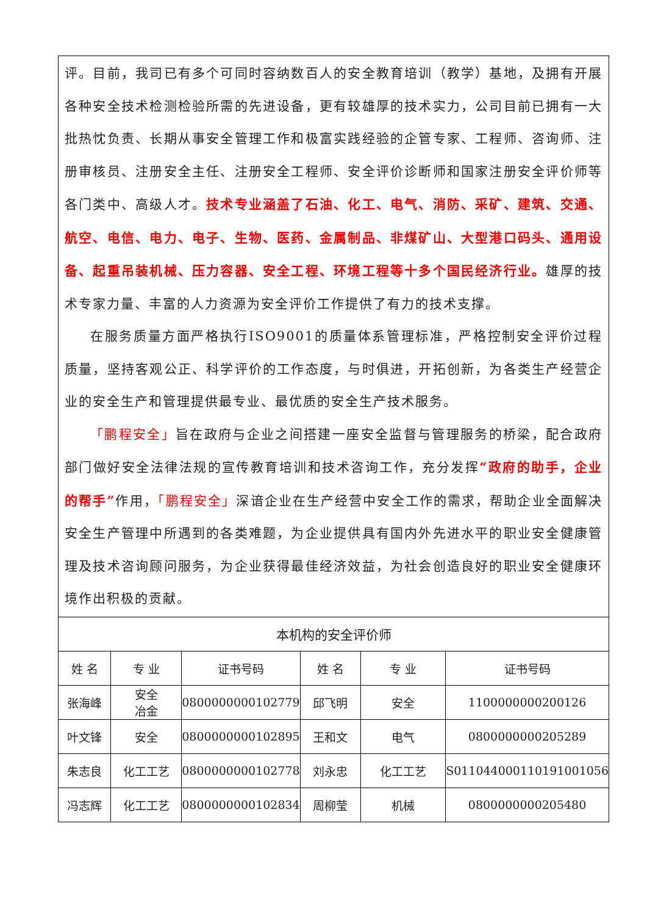| 评。目前，我司已有多个可同时容纳数百人的安全教育培训（教学）基地，及拥有开展各种安全技术检测检验所需的先进设备，更有较雄厚的技术实力，公司目前已拥有一大批热忱负责、长期从事安全管理工作和极富实践经验的企管专家、工程师、咨询师、注册审核员、注册安全主任、注册安全工程师、安全评价诊断师和国家注册安全评价师等各门类中、高级人才。 技术专业涵盖了石油、化工、电气、消防、采矿、建筑、交通、航空、电信、电力、电子、生物、医药、金属制品、非煤矿山、大型港口码头、通用设备、起重吊装机械、压力容器、安全工程、环境工程等十多个国民经济行业。 雄厚的技术专家力量、丰富的人力资源为安全评价工作提供了有力的技术支撑。 在服务质量方面严格执行ISO9001的质量体系管理标准，严格控制安全评价过程质量，坚持客观公正、科学评价的工作态度，与时俱进，开拓创新，为各类生产经营企业的安全生产和管理提供最专业、最优质的安全生产技术服务。 「鹏程安全」 旨在政府与企业之间搭建一座安全监督与管理服务的桥梁，配合政府部门做好安全法律法规的宣传教育培训和技术咨询工作，充分发挥 “政府的助手，企业的帮手” 作用， 「鹏程安全」 深谙企业在生产经营中安全工作的需求，帮助企业全面解决安全生产管理中所遇到的各类难题，为企业提供具有国内外先进水平的职业安全健康管理及技术咨询顾问服务，为企业获得最佳经济效益，为社会创造良好的职业安全健康环境作出积极的贡献。 | | | | | |
| 本机构的安全评价师 | | | | | |
| 姓 名 | 专 业 | 证书号码 | 姓 名 | 专 业 | 证书号码 |
| 张海峰 | 安全 冶金 | 0800000000102779 | 邱飞明 | 安全 | 1100000000200126 |
| 叶文锋 | 安全 | 0800000000102895 | 王和文 | 电气 | 0800000000205289 |
| 朱志良 | 化工工艺 | 0800000000102778 | 刘永忠 | 化工工艺 | S011044000110191001056 |
| 冯志辉 | 化工工艺 | 0800000000102834 | 周柳莹 | 机械 | 0800000000205480 |